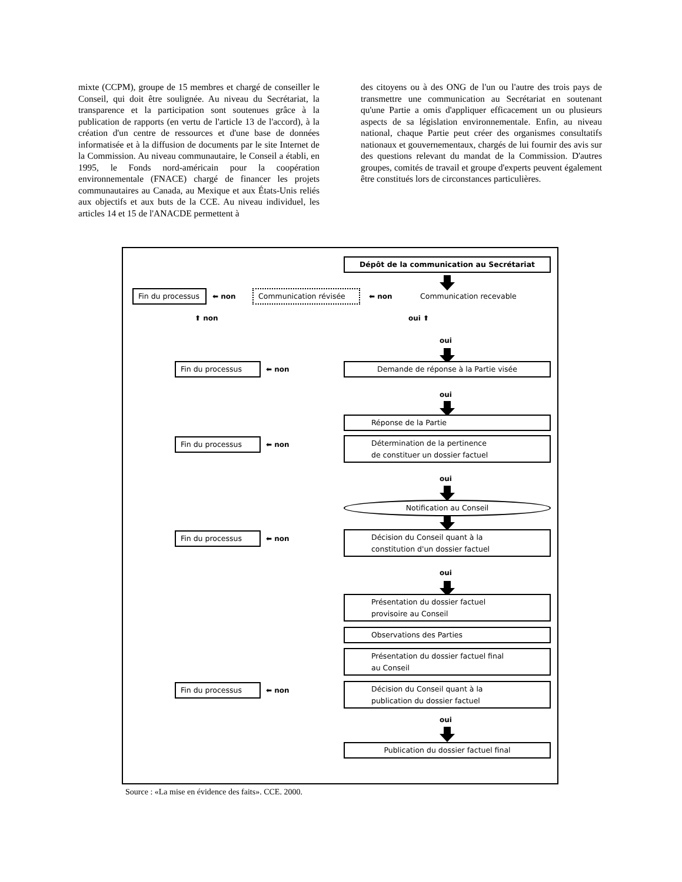mixte (CCPM), groupe de 15 membres et chargé de conseiller le Conseil, qui doit être soulignée. Au niveau du Secrétariat, la transparence et la participation sont soutenues grâce à la publication de rapports (en vertu de l'article 13 de l'accord), à la création d'un centre de ressources et d'une base de données informatisée et à la diffusion de documents par le site Internet de la Commission. Au niveau communautaire, le Conseil a établi, en 1995, le Fonds nord-américain pour la coopération environnementale (FNACE) chargé de financer les projets communautaires au Canada, au Mexique et aux États-Unis reliés aux objectifs et aux buts de la CCE. Au niveau individuel, les articles 14 et 15 de l'ANACDE permettent à
des citoyens ou à des ONG de l'un ou l'autre des trois pays de transmettre une communication au Secrétariat en soutenant qu'une Partie a omis d'appliquer efficacement un ou plusieurs aspects de sa législation environnementale. Enfin, au niveau national, chaque Partie peut créer des organismes consultatifs nationaux et gouvernementaux, chargés de lui fournir des avis sur des questions relevant du mandat de la Commission. D'autres groupes, comités de travail et groupe d'experts peuvent également être constitués lors de circonstances particulières.
Dépôt de la communication au Secrétariat
Fin du processus ⬅ non Communication révisée ⬅ non Communication recevable
⬆ non oui ⬆
oui
Fin du processus ⬅ non Demande de réponse à la Partie visée
oui
Réponse de la Partie
Fin du processus ⬅ non
Détermination de la pertinence
de constituer un dossier factuel
oui
Notification au Conseil
Fin du processus ⬅ non
Décision du Conseil quant à la
constitution d'un dossier factuel
oui
Présentation du dossier factuel
provisoire au Conseil
Observations des Parties
Présentation du dossier factuel final
au Conseil
Fin du processus ⬅ non
Décision du Conseil quant à la
publication du dossier factuel
oui
Publication du dossier factuel final
Source : «La mise en évidence des faits». CCE. 2000.